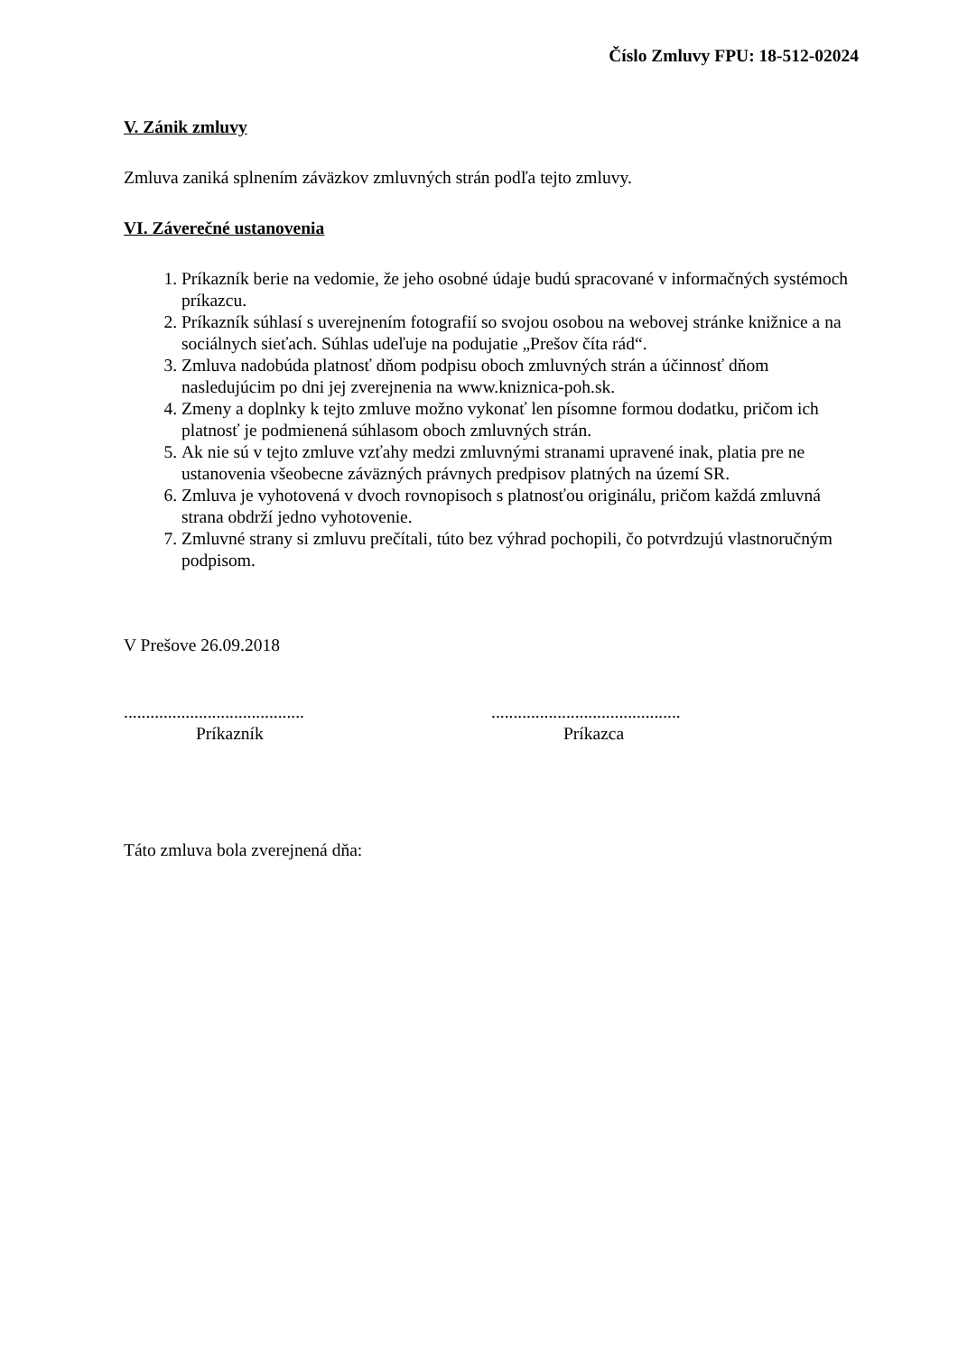Číslo Zmluvy FPU: 18-512-02024
V. Zánik zmluvy
Zmluva zaniká splnením záväzkov zmluvných strán podľa tejto zmluvy.
VI. Záverečné ustanovenia
1. Príkazník berie na vedomie, že jeho osobné údaje budú spracované v informačných systémoch príkazcu.
2. Príkazník súhlasí s uverejnením fotografií so svojou osobou na webovej stránke knižnice a na sociálnych sieťach. Súhlas udeľuje na podujatie „Prešov číta rád“.
3. Zmluva nadobúda platnosť dňom podpisu oboch zmluvných strán a účinnosť dňom nasledujúcim po dni jej zverejnenia na www.kniznica-poh.sk.
4. Zmeny a doplnky k tejto zmluve možno vykonať len písomne formou dodatku, pričom ich platnosť je podmienená súhlasom oboch zmluvných strán.
5. Ak nie sú v tejto zmluve vzťahy medzi zmluvnými stranami upravené inak, platia pre ne ustanovenia všeobecne záväzných právnych predpisov platných na území SR.
6. Zmluva je vyhotovená v dvoch rovnopisoch s platnosťou originálu, pričom každá zmluvná strana obdrží jedno vyhotovenie.
7. Zmluvné strany si zmluvu prečítali, túto bez výhrad pochopili, čo potvrdzujú vlastnoručným podpisom.
V Prešove 26.09.2018
.........................................
Príkazník
...........................................
Príkazca
Táto zmluva bola zverejnená dňa: